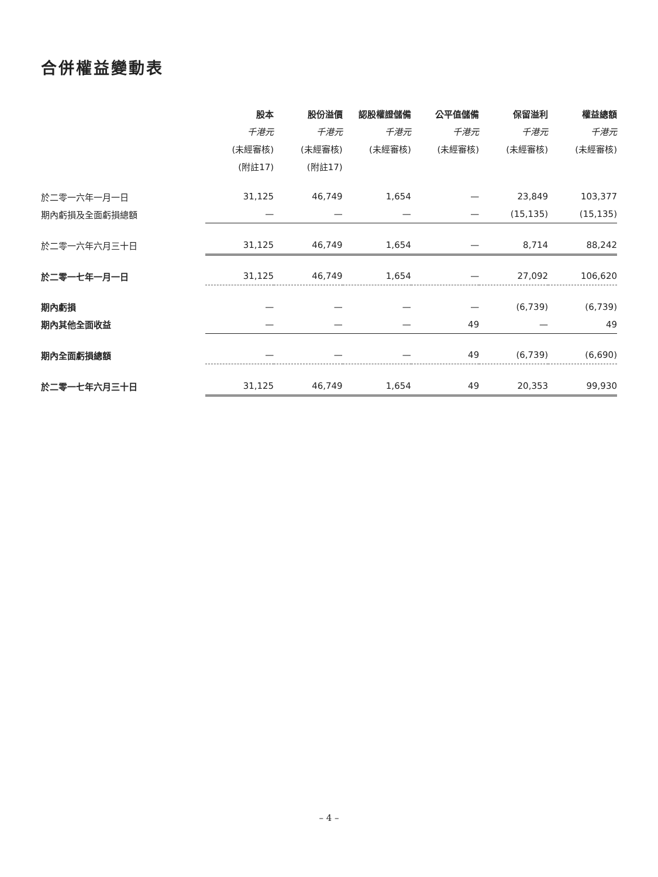合併權益變動表
| | 股本 | 股份溢價 | 認股權證儲備 | 公平值儲備 | 保留溢利 | 權益總額 |
| | 千港元 | 千港元 | 千港元 | 千港元 | 千港元 | 千港元 |
| | (未經審核) | (未經審核) | (未經審核) | (未經審核) | (未經審核) | (未經審核) |
| | (附註17) | (附註17) | | | | |
| 於二零一六年一月一日 | 31,125 | 46,749 | 1,654 | — | 23,849 | 103,377 |
| 期內虧損及全面虧損總額 | — | — | — | — | (15,135) | (15,135) |
| 於二零一六年六月三十日 | 31,125 | 46,749 | 1,654 | — | 8,714 | 88,242 |
| 於二零一七年一月一日 | 31,125 | 46,749 | 1,654 | — | 27,092 | 106,620 |
| 期內虧損 | — | — | — | — | (6,739) | (6,739) |
| 期內其他全面收益 | — | — | — | 49 | — | 49 |
| 期內全面虧損總額 | — | — | — | 49 | (6,739) | (6,690) |
| 於二零一七年六月三十日 | 31,125 | 46,749 | 1,654 | 49 | 20,353 | 99,930 |
– 4 –